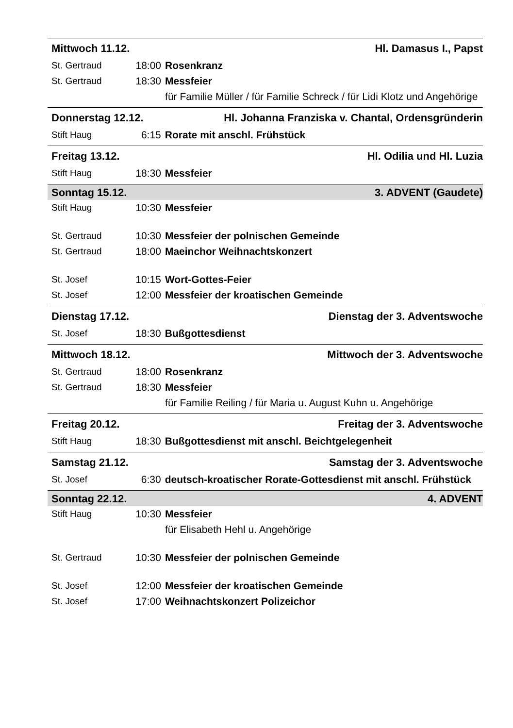Mittwoch 11.12. Hl. Damasus I., Papst
| St. Gertraud | 18:00 | Rosenkranz |
| St. Gertraud | 18:30 | Messfeier |
| | | für Familie Müller / für Familie Schreck / für Lidi Klotz und Angehörige |
Donnerstag 12.12. Hl. Johanna Franziska v. Chantal, Ordensgründerin
| Stift Haug | 6:15 | Rorate mit anschl. Frühstück |
Freitag 13.12. Hl. Odilia und Hl. Luzia
| Stift Haug | 18:30 | Messfeier |
Sonntag 15.12. 3. ADVENT (Gaudete)
| Stift Haug | 10:30 | Messfeier |
| St. Gertraud | 10:30 | Messfeier der polnischen Gemeinde |
| St. Gertraud | 18:00 | Maeinchor Weihnachtskonzert |
| St. Josef | 10:15 | Wort-Gottes-Feier |
| St. Josef | 12:00 | Messfeier der kroatischen Gemeinde |
Dienstag 17.12. Dienstag der 3. Adventswoche
| St. Josef | 18:30 | Bußgottesdienst |
Mittwoch 18.12. Mittwoch der 3. Adventswoche
| St. Gertraud | 18:00 | Rosenkranz |
| St. Gertraud | 18:30 | Messfeier |
| | | für Familie Reiling / für Maria u. August Kuhn u. Angehörige |
Freitag 20.12. Freitag der 3. Adventswoche
| Stift Haug | 18:30 | Bußgottesdienst mit anschl. Beichtgelegenheit |
Samstag 21.12. Samstag der 3. Adventswoche
| St. Josef | 6:30 | deutsch-kroatischer Rorate-Gottesdienst mit anschl. Frühstück |
Sonntag 22.12. 4. ADVENT
| Stift Haug | 10:30 | Messfeier |
| | | für Elisabeth Hehl u. Angehörige |
| St. Gertraud | 10:30 | Messfeier der polnischen Gemeinde |
| St. Josef | 12:00 | Messfeier der kroatischen Gemeinde |
| St. Josef | 17:00 | Weihnachtskonzert Polizeichor |